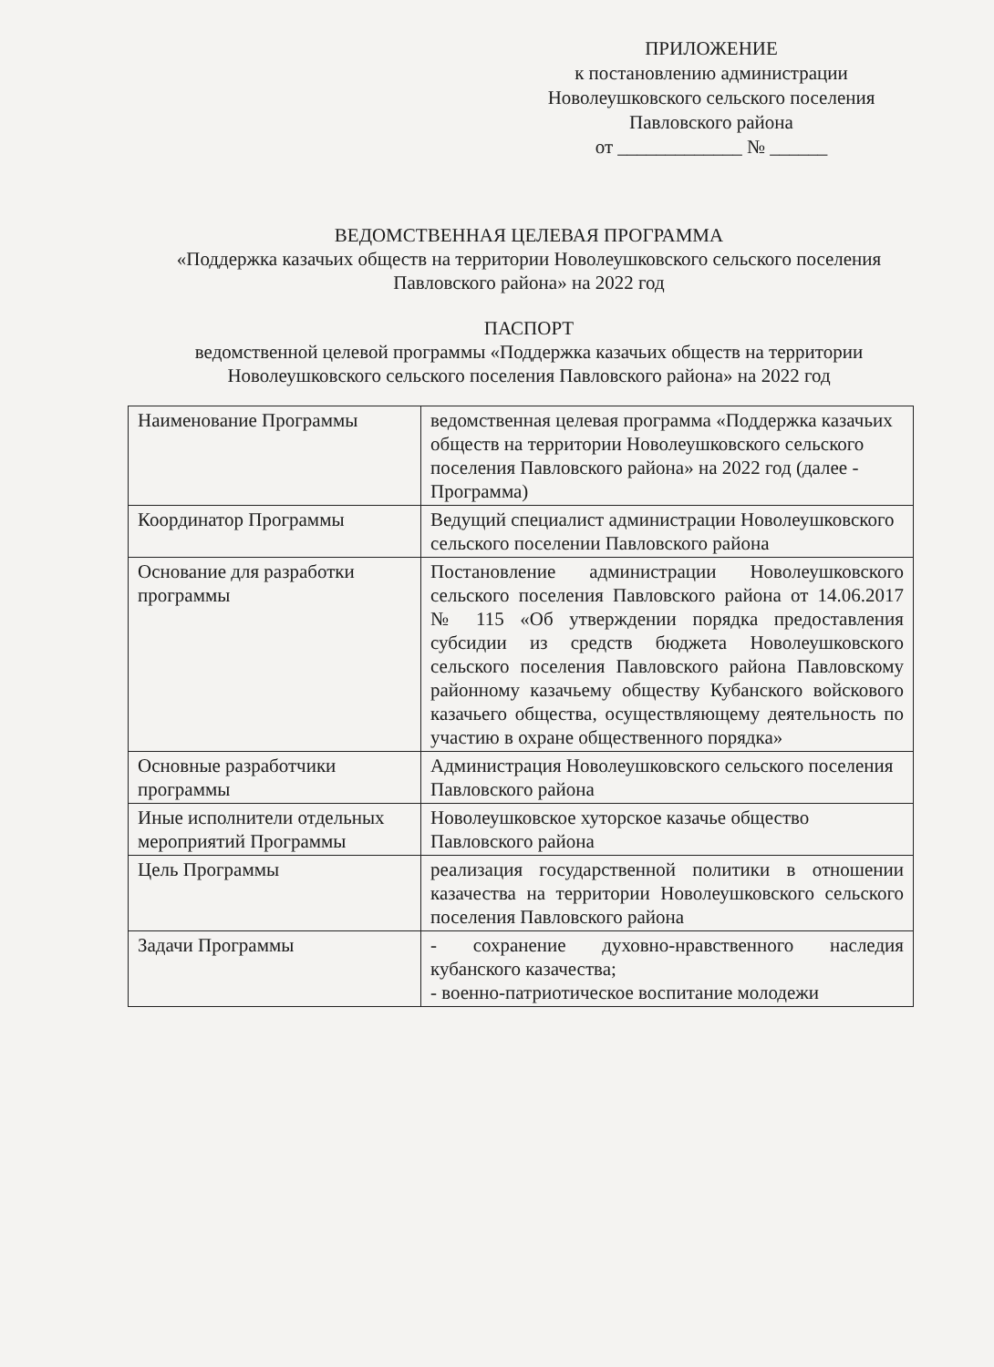ПРИЛОЖЕНИЕ
к постановлению администрации
Новолеушковского сельского поселения
Павловского района
от _____________ № ______
ВЕДОМСТВЕННАЯ ЦЕЛЕВАЯ ПРОГРАММА
«Поддержка казачьих обществ на территории Новолеушковского сельского поселения Павловского района» на 2022 год
ПАСПОРТ
ведомственной целевой программы «Поддержка казачьих обществ на территории Новолеушковского сельского поселения Павловского района» на 2022 год
| Наименование Программы | ведомственная целевая программа «Поддержка казачьих обществ на территории Новолеушковского сельского поселения Павловского района» на 2022 год (далее - Программа) |
| Координатор Программы | Ведущий специалист администрации Новолеушковского сельского поселении Павловского района |
| Основание для разработки программы | Постановление администрации Новолеушковского сельского поселения Павловского района от 14.06.2017 № 115 «Об утверждении порядка предоставления субсидии из средств бюджета Новолеушковского сельского поселения Павловского района Павловскому районному казачьему обществу Кубанского войскового казачьего общества, осуществляющему деятельность по участию в охране общественного порядка» |
| Основные разработчики программы | Администрация Новолеушковского сельского поселения Павловского района |
| Иные исполнители отдельных мероприятий Программы | Новолеушковское хуторское казачье общество Павловского района |
| Цель Программы | реализация государственной политики в отношении казачества на территории Новолеушковского сельского поселения Павловского района |
| Задачи Программы | - сохранение духовно-нравственного наследия кубанского казачества; - военно-патриотическое воспитание молодежи |